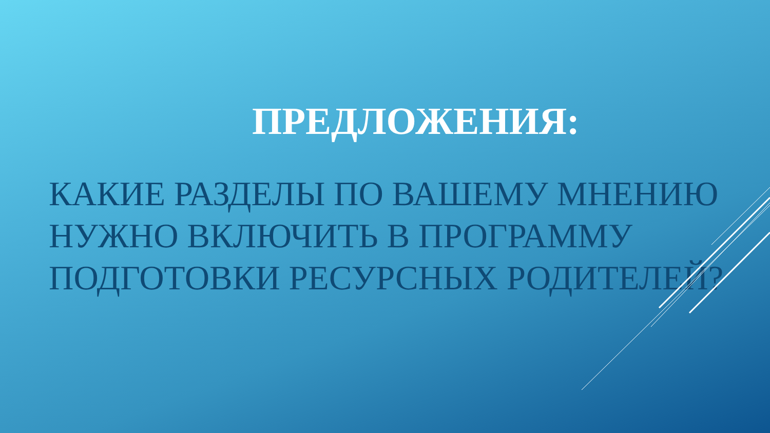ПРЕДЛОЖЕНИЯ:
КАКИЕ РАЗДЕЛЫ ПО ВАШЕМУ МНЕНИЮ НУЖНО ВКЛЮЧИТЬ В ПРОГРАММУ ПОДГОТОВКИ РЕСУРСНЫХ РОДИТЕЛЕЙ?